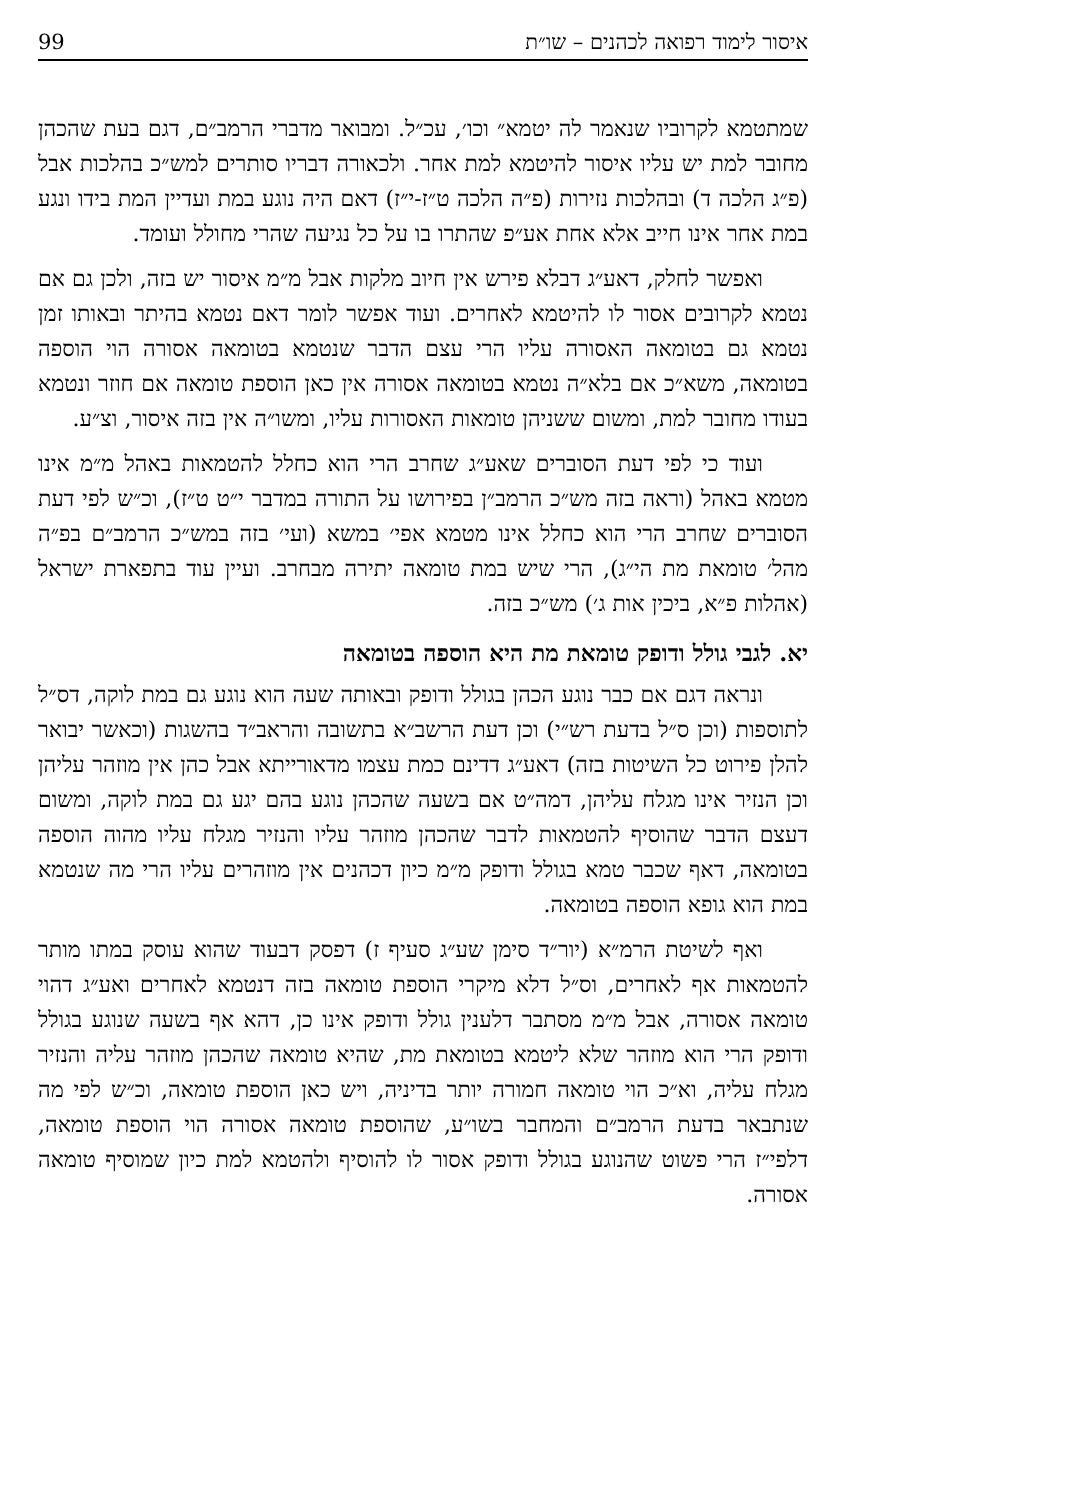איסור לימוד רפואה לכהנים – שו״ת 99
שמתטמא לקרוביו שנאמר לה יטמא״ וכו׳, עכ״ל. ומבואר מדברי הרמב״ם, דגם בעת שהכהן מחובר למת יש עליו איסור להיטמא למת אחר. ולכאורה דבריו סותרים למש״כ בהלכות אבל (פ״ג הלכה ד) ובהלכות נזירות (פ״ה הלכה ט״ז-י״ז) דאם היה נוגע במת ועדיין המת בידו ונגע במת אחר אינו חייב אלא אחת אע״פ שהתרו בו על כל נגיעה שהרי מחולל ועומד.
ואפשר לחלק, דאע״ג דבלא פירש אין חיוב מלקות אבל מ״מ איסור יש בזה, ולכן גם אם נטמא לקרובים אסור לו להיטמא לאחרים. ועוד אפשר לומר דאם נטמא בהיתר ובאותו זמן נטמא גם בטומאה האסורה עליו הרי עצם הדבר שנטמא בטומאה אסורה הוי הוספה בטומאה, משא״כ אם בלא״ה נטמא בטומאה אסורה אין כאן הוספת טומאה אם חוזר ונטמא בעודו מחובר למת, ומשום ששניהן טומאות האסורות עליו, ומשו״ה אין בזה איסור, וצ״ע.
ועוד כי לפי דעת הסוברים שאע״ג שחרב הרי הוא כחלל להטמאות באהל מ״מ אינו מטמא באהל (וראה בזה מש״כ הרמב״ן בפירושו על התורה במדבר י״ט ט״ז), וכ״ש לפי דעת הסוברים שחרב הרי הוא כחלל אינו מטמא אפי׳ במשא (ועי׳ בזה במש״כ הרמב״ם בפ״ה מהל׳ טומאת מת הי״ג), הרי שיש במת טומאה יתירה מבחרב. ועיין עוד בתפארת ישראל (אהלות פ״א, ביכין אות ג׳) מש״כ בזה.
יא. לגבי גולל ודופק טומאת מת היא הוספה בטומאה
ונראה דגם אם כבר נוגע הכהן בגולל ודופק ובאותה שעה הוא נוגע גם במת לוקה, דס״ל לתוספות (וכן ס״ל בדעת רש״י) וכן דעת הרשב״א בתשובה והראב״ד בהשגות (וכאשר יבואר להלן פירוט כל השיטות בזה) דאע״ג דדינם כמת עצמו מדאורייתא אבל כהן אין מוזהר עליהן וכן הנזיר אינו מגלח עליהן, דמה״ט אם בשעה שהכהן נוגע בהם יגע גם במת לוקה, ומשום דעצם הדבר שהוסיף להטמאות לדבר שהכהן מוזהר עליו והנזיר מגלח עליו מהוה הוספה בטומאה, דאף שכבר טמא בגולל ודופק מ״מ כיון דכהנים אין מוזהרים עליו הרי מה שנטמא במת הוא גופא הוספה בטומאה.
ואף לשיטת הרמ״א (יור״ד סימן שע״ג סעיף ז) דפסק דבעוד שהוא עוסק במתו מותר להטמאות אף לאחרים, וס״ל דלא מיקרי הוספת טומאה בזה דנטמא לאחרים ואע״ג דהוי טומאה אסורה, אבל מ״מ מסתבר דלענין גולל ודופק אינו כן, דהא אף בשעה שנוגע בגולל ודופק הרי הוא מוזהר שלא ליטמא בטומאת מת, שהיא טומאה שהכהן מוזהר עליה והנזיר מגלח עליה, וא״כ הוי טומאה חמורה יותר בדיניה, ויש כאן הוספת טומאה, וכ״ש לפי מה שנתבאר בדעת הרמב״ם והמחבר בשו״ע, שהוספת טומאה אסורה הוי הוספת טומאה, דלפי״ז הרי פשוט שהנוגע בגולל ודופק אסור לו להוסיף ולהטמא למת כיון שמוסיף טומאה אסורה.